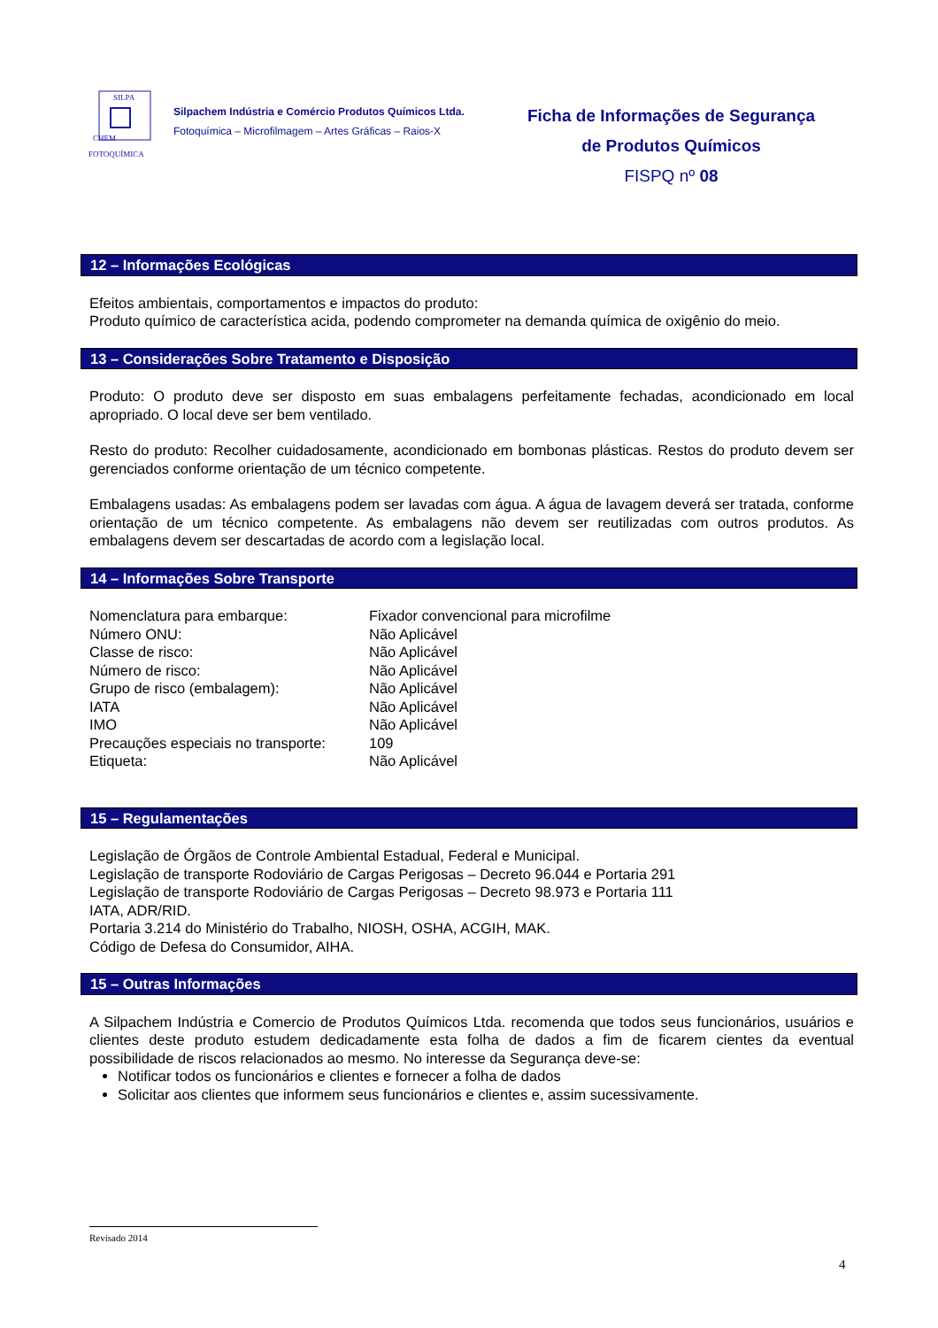SILPA
CHEM
FOTOQUÍMICA
Silpachem Indústria e Comércio Produtos Químicos Ltda.
Fotoquímica – Microfilmagem – Artes Gráficas – Raios-X
Ficha de Informações de Segurança
de Produtos Químicos
FISPQ nº 08
12 – Informações Ecológicas
Efeitos ambientais, comportamentos e impactos do produto:
Produto químico de característica acida, podendo comprometer na demanda química de oxigênio do meio.
13 – Considerações Sobre Tratamento e Disposição
Produto: O produto deve ser disposto em suas embalagens perfeitamente fechadas, acondicionado em local apropriado. O local deve ser bem ventilado.
Resto do produto: Recolher cuidadosamente, acondicionado em bombonas plásticas. Restos do produto devem ser gerenciados conforme orientação de um técnico competente.
Embalagens usadas: As embalagens podem ser lavadas com água. A água de lavagem deverá ser tratada, conforme orientação de um técnico competente. As embalagens não devem ser reutilizadas com outros produtos. As embalagens devem ser descartadas de acordo com a legislação local.
14 – Informações Sobre Transporte
| Nomenclatura para embarque: | Fixador convencional para microfilme |
| Número ONU: | Não Aplicável |
| Classe de risco: | Não Aplicável |
| Número de risco: | Não Aplicável |
| Grupo de risco (embalagem): | Não Aplicável |
| IATA | Não Aplicável |
| IMO | Não Aplicável |
| Precauções especiais no transporte: | 109 |
| Etiqueta: | Não Aplicável |
15 – Regulamentações
Legislação de Órgãos de Controle Ambiental Estadual, Federal e Municipal.
Legislação de transporte Rodoviário de Cargas Perigosas – Decreto 96.044 e Portaria 291
Legislação de transporte Rodoviário de Cargas Perigosas – Decreto 98.973 e Portaria 111
IATA, ADR/RID.
Portaria 3.214 do Ministério do Trabalho, NIOSH, OSHA, ACGIH, MAK.
Código de Defesa do Consumidor, AIHA.
15 – Outras Informações
A Silpachem Indústria e Comercio de Produtos Químicos Ltda. recomenda que todos seus funcionários, usuários e clientes deste produto estudem dedicadamente esta folha de dados a fim de ficarem cientes da eventual possibilidade de riscos relacionados ao mesmo. No interesse da Segurança deve-se:
Notificar todos os funcionários e clientes e fornecer a folha de dados
Solicitar aos clientes que informem seus funcionários e clientes e, assim sucessivamente.
Revisado 2014
4